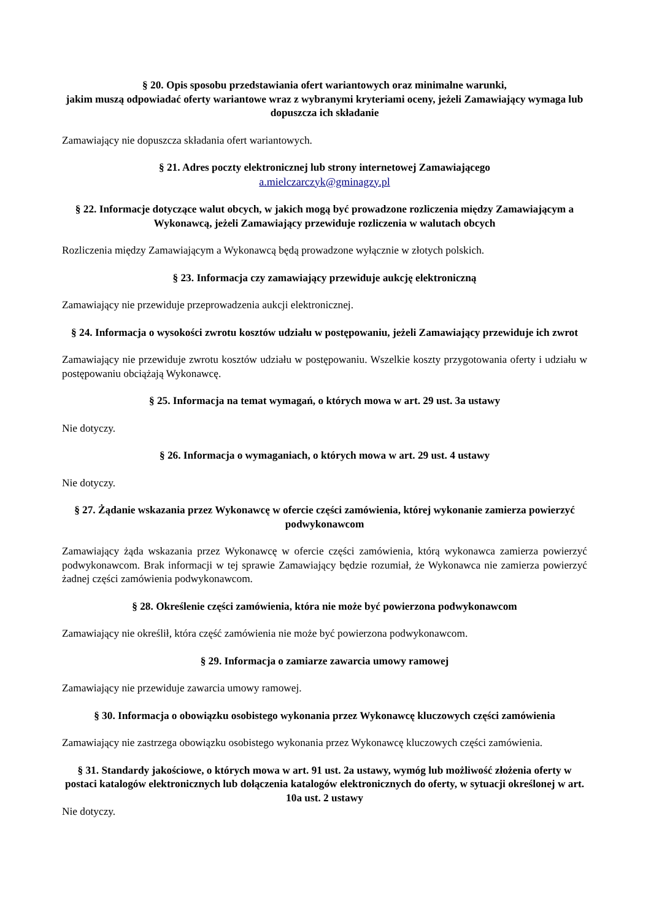§ 20. Opis sposobu przedstawiania ofert wariantowych oraz minimalne warunki,
jakim muszą odpowiadać oferty wariantowe wraz z wybranymi kryteriami oceny, jeżeli Zamawiający wymaga lub dopuszcza ich składanie
Zamawiający nie dopuszcza składania ofert wariantowych.
§ 21. Adres poczty elektronicznej lub strony internetowej Zamawiającego
a.mielczarczyk@gminagzy.pl
§ 22. Informacje dotyczące walut obcych, w jakich mogą być prowadzone rozliczenia między Zamawiającym a Wykonawcą, jeżeli Zamawiający przewiduje rozliczenia w walutach obcych
Rozliczenia między Zamawiającym a Wykonawcą będą prowadzone wyłącznie w złotych polskich.
§ 23. Informacja czy zamawiający przewiduje aukcję elektroniczną
Zamawiający nie przewiduje przeprowadzenia aukcji elektronicznej.
§ 24. Informacja o wysokości zwrotu kosztów udziału w postępowaniu, jeżeli Zamawiający przewiduje ich zwrot
Zamawiający nie przewiduje zwrotu kosztów udziału w postępowaniu. Wszelkie koszty przygotowania oferty i udziału w postępowaniu obciążają Wykonawcę.
§ 25. Informacja na temat wymagań, o których mowa w art. 29 ust. 3a ustawy
Nie dotyczy.
§ 26. Informacja o wymaganiach, o których mowa w art. 29 ust. 4 ustawy
Nie dotyczy.
§ 27. Żądanie wskazania przez Wykonawcę w ofercie części zamówienia, której wykonanie zamierza powierzyć podwykonawcom
Zamawiający żąda wskazania przez Wykonawcę w ofercie części zamówienia, którą wykonawca zamierza powierzyć podwykonawcom. Brak informacji w tej sprawie Zamawiający będzie rozumiał, że Wykonawca nie zamierza powierzyć żadnej części zamówienia podwykonawcom.
§ 28. Określenie części zamówienia, która nie może być powierzona podwykonawcom
Zamawiający nie określił, która część zamówienia nie może być powierzona podwykonawcom.
§ 29. Informacja o zamiarze zawarcia umowy ramowej
Zamawiający nie przewiduje zawarcia umowy ramowej.
§ 30. Informacja o obowiązku osobistego wykonania przez Wykonawcę kluczowych części zamówienia
Zamawiający nie zastrzega obowiązku osobistego wykonania przez Wykonawcę kluczowych części zamówienia.
§ 31. Standardy jakościowe, o których mowa w art. 91 ust. 2a ustawy, wymóg lub możliwość złożenia oferty w postaci katalogów elektronicznych lub dołączenia katalogów elektronicznych do oferty, w sytuacji określonej w art. 10a ust. 2 ustawy
Nie dotyczy.